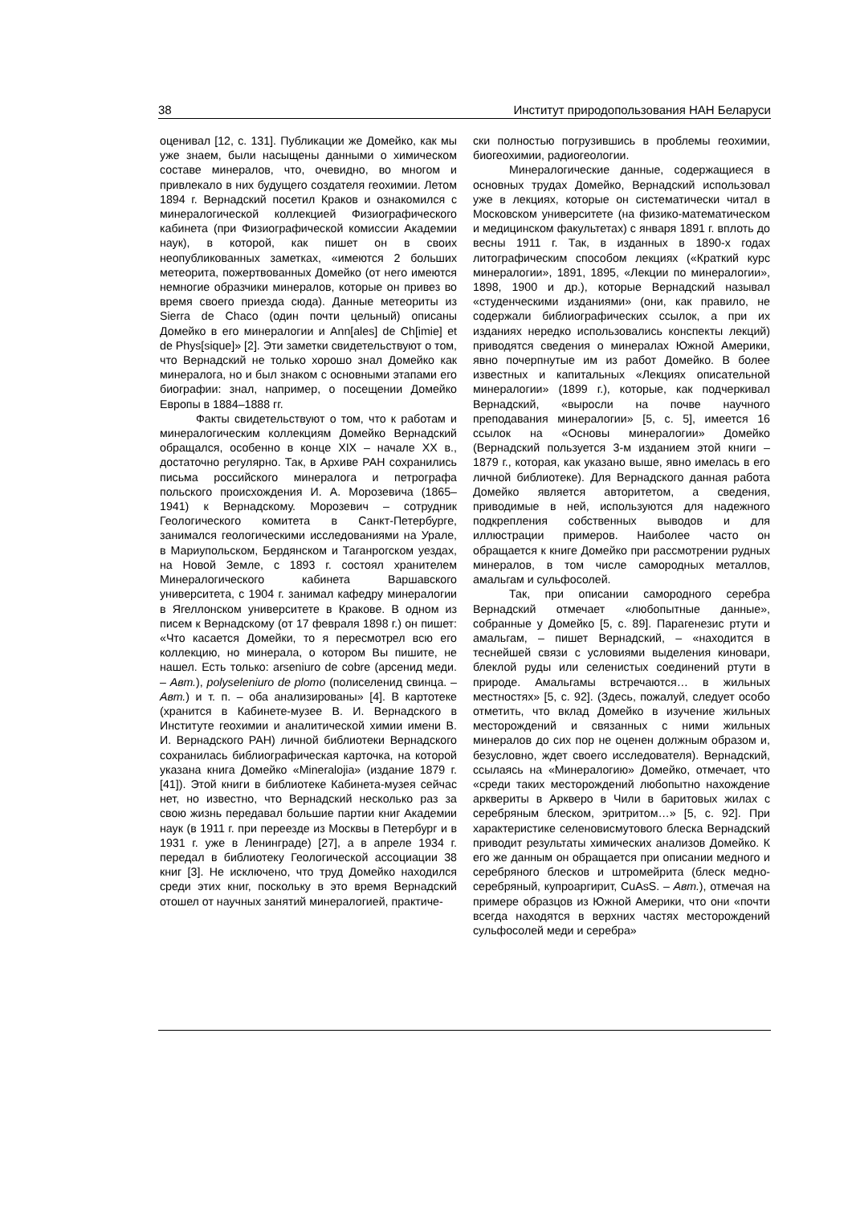38 Институт природопользования НАН Беларуси
оценивал [12, с. 131]. Публикации же Домейко, как мы уже знаем, были насыщены данными о химическом составе минералов, что, очевидно, во многом и привлекало в них будущего создателя геохимии. Летом 1894 г. Вернадский посетил Краков и ознакомился с минералогической коллекцией Физиографического кабинета (при Физиографической комиссии Академии наук), в которой, как пишет он в своих неопубликованных заметках, «имеются 2 больших метеорита, пожертвованных Домейко (от него имеются немногие образчики минералов, которые он привез во время своего приезда сюда). Данные метеориты из Sierra de Chaco (один почти цельный) описаны Домейко в его минералогии и Ann[ales] de Ch[imie] et de Phys[sique]» [2]. Эти заметки свидетельствуют о том, что Вернадский не только хорошо знал Домейко как минералога, но и был знаком с основными этапами его биографии: знал, например, о посещении Домейко Европы в 1884–1888 гг.
Факты свидетельствуют о том, что к работам и минералогическим коллекциям Домейко Вернадский обращался, особенно в конце XIX – начале XX в., достаточно регулярно. Так, в Архиве РАН сохранились письма российского минералога и петрографа польского происхождения И. А. Морозевича (1865–1941) к Вернадскому. Морозевич – сотрудник Геологического комитета в Санкт-Петербурге, занимался геологическими исследованиями на Урале, в Мариупольском, Бердянском и Таганрогском уездах, на Новой Земле, с 1893 г. состоял хранителем Минералогического кабинета Варшавского университета, с 1904 г. занимал кафедру минералогии в Ягеллонском университете в Кракове. В одном из писем к Вернадскому (от 17 февраля 1898 г.) он пишет: «Что касается Домейки, то я пересмотрел всю его коллекцию, но минерала, о котором Вы пишите, не нашел. Есть только: arseniuro de cobre (арсенид меди. – Авт.), polyseleniuro de plomo (полиселенид свинца. – Авт.) и т. п. – оба анализированы» [4]. В картотеке (хранится в Кабинете-музее В. И. Вернадского в Институте геохимии и аналитической химии имени В. И. Вернадского РАН) личной библиотеки Вернадского сохранилась библиографическая карточка, на которой указана книга Домейко «Mineralojia» (издание 1879 г. [41]). Этой книги в библиотеке Кабинета-музея сейчас нет, но известно, что Вернадский несколько раз за свою жизнь передавал большие партии книг Академии наук (в 1911 г. при переезде из Москвы в Петербург и в 1931 г. уже в Ленинграде) [27], а в апреле 1934 г. передал в библиотеку Геологической ассоциации 38 книг [3]. Не исключено, что труд Домейко находился среди этих книг, поскольку в это время Вернадский отошел от научных занятий минералогией, практиче-
ски полностью погрузившись в проблемы геохимии, биогеохимии, радиогеологии.
Минералогические данные, содержащиеся в основных трудах Домейко, Вернадский использовал уже в лекциях, которые он систематически читал в Московском университете (на физико-математическом и медицинском факультетах) с января 1891 г. вплоть до весны 1911 г. Так, в изданных в 1890-х годах литографическим способом лекциях («Краткий курс минералогии», 1891, 1895, «Лекции по минералогии», 1898, 1900 и др.), которые Вернадский называл «студенческими изданиями» (они, как правило, не содержали библиографических ссылок, а при их изданиях нередко использовались конспекты лекций) приводятся сведения о минералах Южной Америки, явно почерпнутые им из работ Домейко. В более известных и капитальных «Лекциях описательной минералогии» (1899 г.), которые, как подчеркивал Вернадский, «выросли на почве научного преподавания минералогии» [5, с. 5], имеется 16 ссылок на «Основы минералогии» Домейко (Вернадский пользуется 3-м изданием этой книги – 1879 г., которая, как указано выше, явно имелась в его личной библиотеке). Для Вернадского данная работа Домейко является авторитетом, а сведения, приводимые в ней, используются для надежного подкрепления собственных выводов и для иллюстрации примеров. Наиболее часто он обращается к книге Домейко при рассмотрении рудных минералов, в том числе самородных металлов, амальгам и сульфосолей.
Так, при описании самородного серебра Вернадский отмечает «любопытные данные», собранные у Домейко [5, с. 89]. Парагенезис ртути и амальгам, – пишет Вернадский, – «находится в теснейшей связи с условиями выделения киновари, блеклой руды или селенистых соединений ртути в природе. Амальгамы встречаются… в жильных местностях» [5, с. 92]. (Здесь, пожалуй, следует особо отметить, что вклад Домейко в изучение жильных месторождений и связанных с ними жильных минералов до сих пор не оценен должным образом и, безусловно, ждет своего исследователя). Вернадский, ссылаясь на «Минералогию» Домейко, отмечает, что «среди таких месторождений любопытно нахождение арквериты в Аркверо в Чили в баритовых жилах с серебряным блеском, эритритом…» [5, с. 92]. При характеристике селеновисмутового блеска Вернадский приводит результаты химических анализов Домейко. К его же данным он обращается при описании медного и серебряного блесков и штромейрита (блеск медно-серебряный, купроаргирит, CuAsS. – Авт.), отмечая на примере образцов из Южной Америки, что они «почти всегда находятся в верхних частях месторождений сульфосолей меди и серебра»